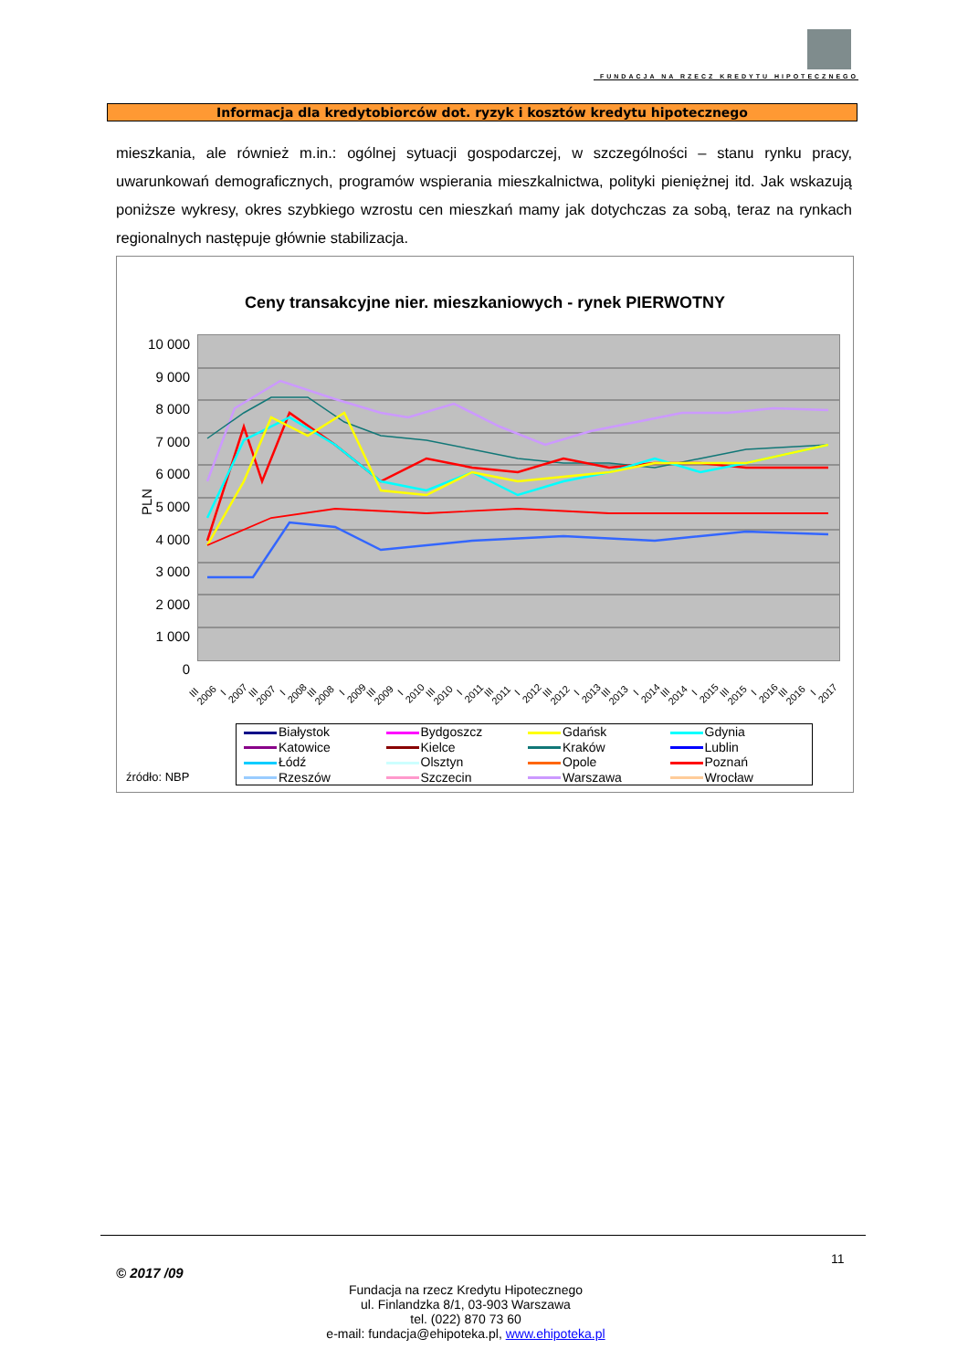FUNDACJA NA RZECZ KREDYTU HIPOTECZNEGO
Informacja dla kredytobiorców dot. ryzyk i kosztów kredytu hipotecznego
mieszkania, ale również m.in.: ogólnej sytuacji gospodarczej, w szczególności – stanu rynku pracy, uwarunkowań demograficznych, programów wspierania mieszkalnictwa, polityki pieniężnej itd. Jak wskazują poniższe wykresy, okres szybkiego wzrostu cen mieszkań mamy jak dotychczas za sobą, teraz na rynkach regionalnych następuje głównie stabilizacja.
Ceny transakcyjne nier. mieszkaniowych - rynek PIERWOTNY
10 000
9 000
8 000
7 000
6 000
5 000
4 000
3 000
2 000
1 000
0
PLN
III 2006 I 2007 III 2007 I 2008 III 2008 I 2009 III 2009 I 2010 III 2010 I 2011 III 2011 I 2012 III 2012 I 2013 III 2013 I 2014 III 2014 I 2015 III 2015 I 2016 III 2016 I 2017
Białystok
Bydgoszcz
Gdańsk
Gdynia
Katowice
Kielce
Kraków
Lublin
Łódź
Olsztyn
Opole
Poznań
Rzeszów
Szczecin
Warszawa
Wrocław
źródło: NBP
© 2017 /09
11
Fundacja na rzecz Kredytu Hipotecznego
ul. Finlandzka 8/1, 03-903 Warszawa
tel. (022) 870 73 60
e-mail: fundacja@ehipoteka.pl, www.ehipoteka.pl